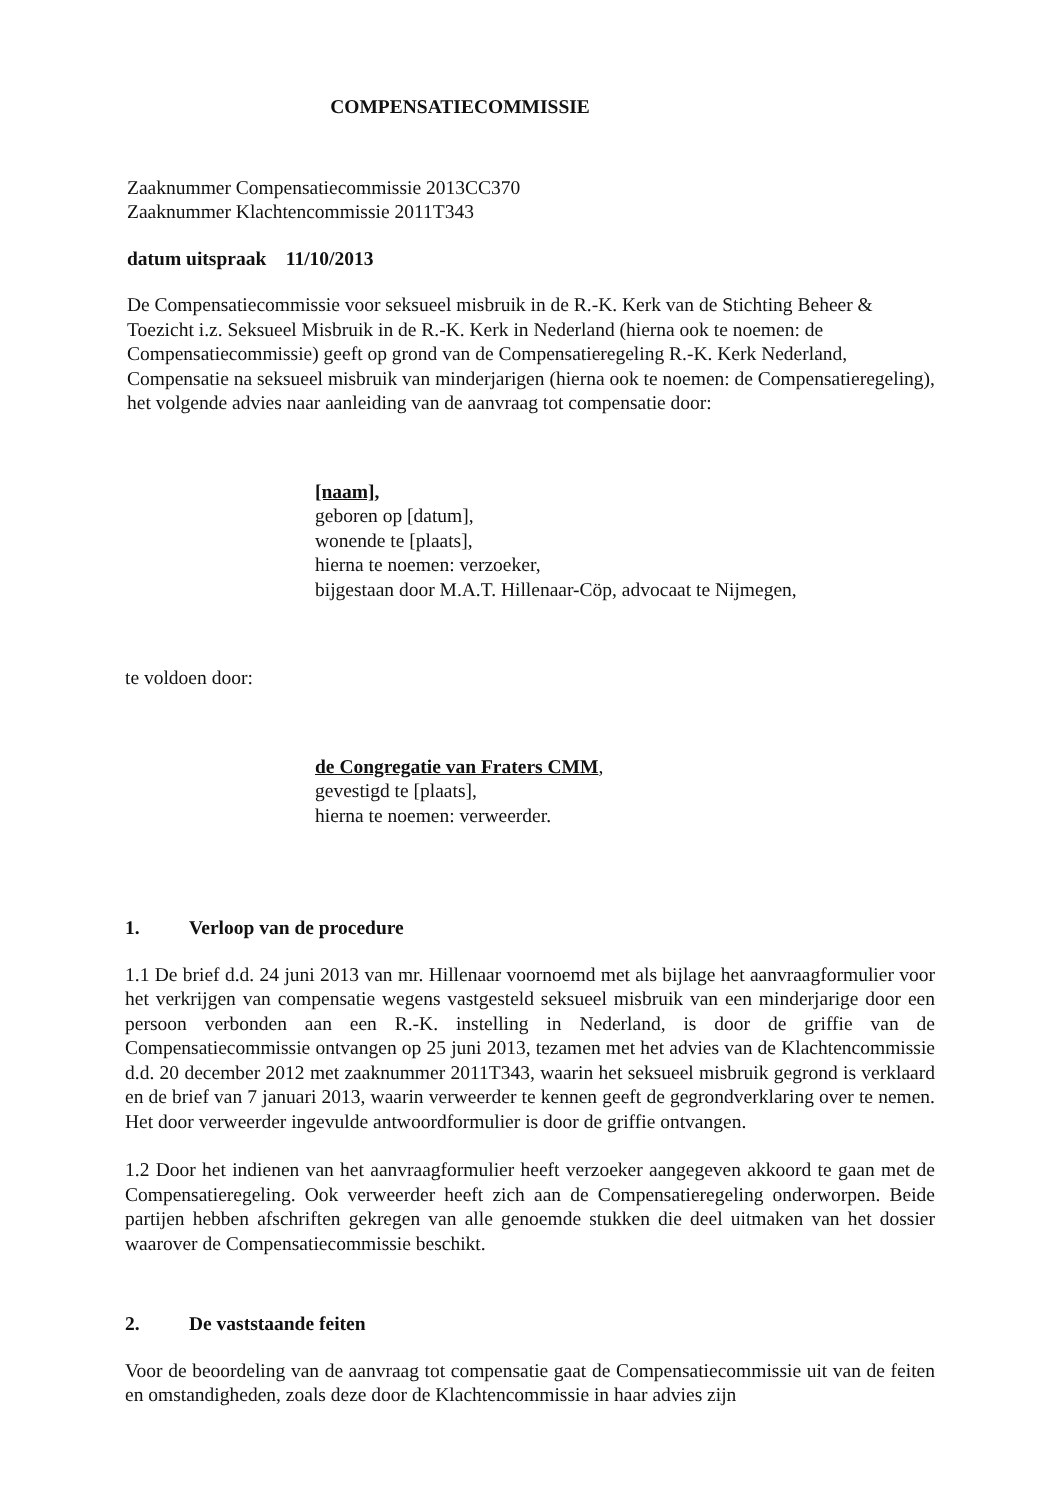COMPENSATIECOMMISSIE
Zaaknummer Compensatiecommissie 2013CC370
Zaaknummer Klachtencommissie 2011T343
datum uitspraak 11/10/2013
De Compensatiecommissie voor seksueel misbruik in de R.-K. Kerk van de Stichting Beheer & Toezicht i.z. Seksueel Misbruik in de R.-K. Kerk in Nederland (hierna ook te noemen: de Compensatiecommissie) geeft op grond van de Compensatieregeling R.-K. Kerk Nederland, Compensatie na seksueel misbruik van minderjarigen (hierna ook te noemen: de Compensatieregeling), het volgende advies naar aanleiding van de aanvraag tot compensatie door:
[naam],
geboren op [datum],
wonende te [plaats],
hierna te noemen: verzoeker,
bijgestaan door M.A.T. Hillenaar-Cöp, advocaat te Nijmegen,
te voldoen door:
de Congregatie van Fraters CMM,
gevestigd te [plaats],
hierna te noemen: verweerder.
1. Verloop van de procedure
1.1 De brief d.d. 24 juni 2013 van mr. Hillenaar voornoemd met als bijlage het aanvraagformulier voor het verkrijgen van compensatie wegens vastgesteld seksueel misbruik van een minderjarige door een persoon verbonden aan een R.-K. instelling in Nederland, is door de griffie van de Compensatiecommissie ontvangen op 25 juni 2013, tezamen met het advies van de Klachtencommissie d.d. 20 december 2012 met zaaknummer 2011T343, waarin het seksueel misbruik gegrond is verklaard en de brief van 7 januari 2013, waarin verweerder te kennen geeft de gegrondverklaring over te nemen. Het door verweerder ingevulde antwoordformulier is door de griffie ontvangen.
1.2 Door het indienen van het aanvraagformulier heeft verzoeker aangegeven akkoord te gaan met de Compensatieregeling. Ook verweerder heeft zich aan de Compensatieregeling onderworpen. Beide partijen hebben afschriften gekregen van alle genoemde stukken die deel uitmaken van het dossier waarover de Compensatiecommissie beschikt.
2. De vaststaande feiten
Voor de beoordeling van de aanvraag tot compensatie gaat de Compensatiecommissie uit van de feiten en omstandigheden, zoals deze door de Klachtencommissie in haar advies zijn